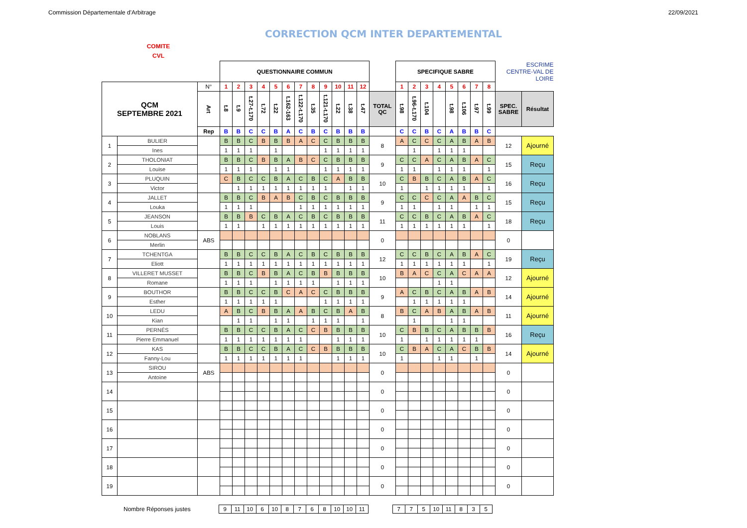Commission Départementale d'Arbitrage 22/09/2021
CORRECTION QCM INTER DEPARTEMENTAL
COMITE
CVL
| | | | QUESTIONNAIRE COMMUN | | | | | | | | | | | | | SPECIFIQUE SABRE | | | | | | | | ESCRIME CENTRE-VAL DE LOIRE | |
| QCM SEPTEMBRE 2021 | | N° | 1 | 2 | 3 | 4 | 5 | 6 | 7 | 8 | 9 | 10 | 11 | 12 | | 1 | 2 | 3 | 4 | 5 | 6 | 7 | 8 | | |
| | | Art | t.8 | t.9 | t.27-t.170 | t.72 | t.22 | t.162-163 | t.122-t.170 | t.35 | t.121-t.170 | t.22 | t.38 | t.47 | TOTAL QC | t.98 | t.96-t.170 | t.104 | | t.98 | t.106 | t.97 | t.99 | SPEC. SABRE | Résultat |
| | | Rep | B | B | C | C | B | A | C | B | C | B | B | B | | C | C | B | C | A | B | B | C | | |
| 1 | BULIER | | B | B | C | B | B | B | A | C | C | B | B | B | 8 | A | C | C | C | A | B | A | B | 12 | Ajourné |
| | Ines | | 1 | 1 | 1 | | 1 | | | | 1 | 1 | 1 | 1 | | | 1 | | 1 | 1 | 1 | | | | |
| 2 | THOLONIAT | | B | B | C | B | B | A | B | C | C | B | B | B | 9 | C | C | A | C | A | B | A | C | 15 | Reçu |
| | Louise | | 1 | 1 | 1 | | 1 | 1 | | | 1 | 1 | 1 | 1 | | 1 | 1 | | 1 | 1 | 1 | | 1 | | |
| 3 | PLUQUIN | | C | B | C | C | B | A | C | B | C | A | B | B | 10 | C | B | B | C | A | B | A | C | 16 | Reçu |
| | Victor | | | 1 | 1 | 1 | 1 | 1 | 1 | 1 | 1 | | 1 | 1 | | 1 | | 1 | 1 | 1 | 1 | | 1 | | |
| 4 | JALLET | | B | B | C | B | A | B | C | B | C | B | B | B | 9 | C | C | C | C | A | A | B | C | 15 | Reçu |
| | Louka | | 1 | 1 | 1 | | | | 1 | 1 | 1 | 1 | 1 | 1 | | 1 | 1 | | 1 | 1 | | 1 | 1 | | |
| 5 | JEANSON | | B | B | B | C | B | A | C | B | C | B | B | B | 11 | C | C | B | C | A | B | A | C | 18 | Reçu |
| | Louis | | 1 | 1 | | 1 | 1 | 1 | 1 | 1 | 1 | 1 | 1 | 1 | | 1 | 1 | 1 | 1 | 1 | 1 | | 1 | | |
| 6 | NOBLANS | ABS | | | | | | | | | | | | | 0 | | | | | | | | | 0 | |
| | Merlin | | | | | | | | | | | | | | | | | | | | | | | | |
| 7 | TCHENTGA | | B | B | C | C | B | A | C | B | C | B | B | B | 12 | C | C | B | C | A | B | A | C | 19 | Reçu |
| | Eliott | | 1 | 1 | 1 | 1 | 1 | 1 | 1 | 1 | 1 | 1 | 1 | 1 | | 1 | 1 | 1 | 1 | 1 | 1 | | 1 | | |
| 8 | VILLERET MUSSET | | B | B | C | B | B | A | C | B | B | B | B | B | 10 | B | A | C | C | A | C | A | A | 12 | Ajourné |
| | Romane | | 1 | 1 | 1 | | 1 | 1 | 1 | 1 | | 1 | 1 | 1 | | | | | 1 | 1 | | | | | |
| 9 | BOUTHOR | | B | B | C | C | B | C | A | C | C | B | B | B | 9 | A | C | B | C | A | B | A | B | 14 | Ajourné |
| | Esther | | 1 | 1 | 1 | 1 | 1 | | | | 1 | 1 | 1 | 1 | | | 1 | 1 | 1 | 1 | 1 | | | | |
| 10 | LEDU | | A | B | C | B | B | A | A | B | C | B | A | B | 8 | B | C | A | B | A | B | A | B | 11 | Ajourné |
| | Kian | | | 1 | 1 | | 1 | 1 | | 1 | 1 | 1 | | 1 | | | 1 | | | 1 | 1 | | | | |
| 11 | PERNÉS | | B | B | C | C | B | A | C | C | B | B | B | B | 10 | C | B | B | C | A | B | B | B | 16 | Reçu |
| | Pierre Emmanuel | | 1 | 1 | 1 | 1 | 1 | 1 | 1 | | | 1 | 1 | 1 | | 1 | | 1 | 1 | 1 | 1 | 1 | | | |
| 12 | KAS | | B | B | C | C | B | A | C | C | B | B | B | B | 10 | C | B | A | C | A | C | B | B | 14 | Ajourné |
| | Fanny-Lou | | 1 | 1 | 1 | 1 | 1 | 1 | 1 | | | 1 | 1 | 1 | | 1 | | | 1 | 1 | | 1 | | | |
| 13 | SIROU | ABS | | | | | | | | | | | | | 0 | | | | | | | | | 0 | |
| | Antoine | | | | | | | | | | | | | | | | | | | | | | | | |
| 14 | | | | | | | | | | | | | | | 0 | | | | | | | | | 0 | |
| 15 | | | | | | | | | | | | | | | 0 | | | | | | | | | 0 | |
| 16 | | | | | | | | | | | | | | | 0 | | | | | | | | | 0 | |
| 17 | | | | | | | | | | | | | | | 0 | | | | | | | | | 0 | |
| 18 | | | | | | | | | | | | | | | 0 | | | | | | | | | 0 | |
| 19 | | | | | | | | | | | | | | | 0 | | | | | | | | | 0 | |
Nombre Réponses justes
| 9 | 11 | 10 | 6 | 10 | 8 | 7 | 6 | 8 | 10 | 10 | 11 |
| 7 | 7 | 5 | 10 | 11 | 8 | 3 | 5 |